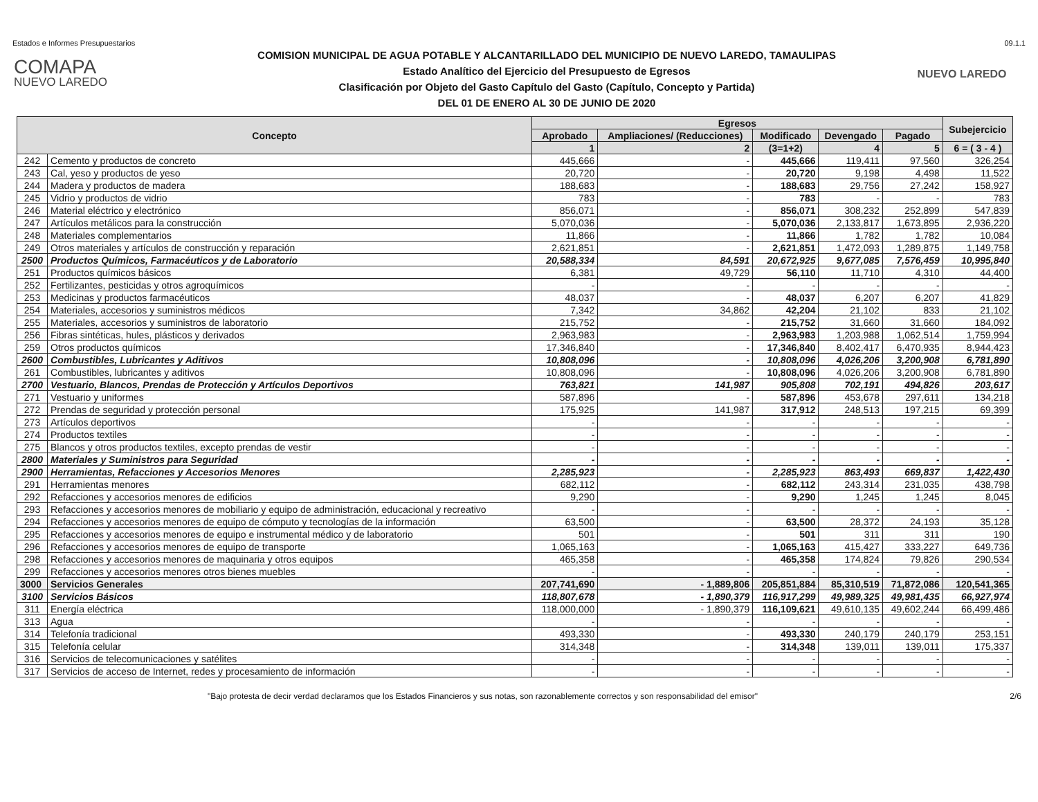Estados e Informes Presupuestarios 09.1.1
COMAPA
NUEVO LAREDO
COMISION MUNICIPAL DE AGUA POTABLE Y ALCANTARILLADO DEL MUNICIPIO DE NUEVO LAREDO, TAMAULIPAS
Estado Analítico del Ejercicio del Presupuesto de Egresos
Clasificación por Objeto del Gasto Capítulo del Gasto (Capítulo, Concepto y Partida)
DEL 01 DE ENERO AL 30 DE JUNIO DE 2020
NUEVO LAREDO
| Concepto | | Egresos | | | | | Subejercicio |
| --- | --- | --- | --- | --- | --- | --- | --- |
| | | Aprobado | Ampliaciones/ (Reducciones) | Modificado | Devengado | Pagado | |
| | | 1 | 2 | (3=1+2) | 4 | 5 | 6 = ( 3 - 4 ) |
| 242 | Cemento y productos de concreto | 445,666 | - | 445,666 | 119,411 | 97,560 | 326,254 |
| 243 | Cal, yeso y productos de yeso | 20,720 | - | 20,720 | 9,198 | 4,498 | 11,522 |
| 244 | Madera y productos de madera | 188,683 | - | 188,683 | 29,756 | 27,242 | 158,927 |
| 245 | Vidrio y productos de vidrio | 783 | - | 783 | - | - | 783 |
| 246 | Material eléctrico y electrónico | 856,071 | - | 856,071 | 308,232 | 252,899 | 547,839 |
| 247 | Artículos metálicos para la construcción | 5,070,036 | - | 5,070,036 | 2,133,817 | 1,673,895 | 2,936,220 |
| 248 | Materiales complementarios | 11,866 | - | 11,866 | 1,782 | 1,782 | 10,084 |
| 249 | Otros materiales y artículos de construcción y reparación | 2,621,851 | - | 2,621,851 | 1,472,093 | 1,289,875 | 1,149,758 |
| 2500 | Productos Químicos, Farmacéuticos y de Laboratorio | 20,588,334 | 84,591 | 20,672,925 | 9,677,085 | 7,576,459 | 10,995,840 |
| 251 | Productos químicos básicos | 6,381 | 49,729 | 56,110 | 11,710 | 4,310 | 44,400 |
| 252 | Fertilizantes, pesticidas y otros agroquímicos | - | - | - | - | - | - |
| 253 | Medicinas y productos farmacéuticos | 48,037 | - | 48,037 | 6,207 | 6,207 | 41,829 |
| 254 | Materiales, accesorios y suministros médicos | 7,342 | 34,862 | 42,204 | 21,102 | 833 | 21,102 |
| 255 | Materiales, accesorios y suministros de laboratorio | 215,752 | - | 215,752 | 31,660 | 31,660 | 184,092 |
| 256 | Fibras sintéticas, hules, plásticos y derivados | 2,963,983 | - | 2,963,983 | 1,203,988 | 1,062,514 | 1,759,994 |
| 259 | Otros productos químicos | 17,346,840 | - | 17,346,840 | 8,402,417 | 6,470,935 | 8,944,423 |
| 2600 | Combustibles, Lubricantes y Aditivos | 10,808,096 | - | 10,808,096 | 4,026,206 | 3,200,908 | 6,781,890 |
| 261 | Combustibles, lubricantes y aditivos | 10,808,096 | - | 10,808,096 | 4,026,206 | 3,200,908 | 6,781,890 |
| 2700 | Vestuario, Blancos, Prendas de Protección y Artículos Deportivos | 763,821 | 141,987 | 905,808 | 702,191 | 494,826 | 203,617 |
| 271 | Vestuario y uniformes | 587,896 | - | 587,896 | 453,678 | 297,611 | 134,218 |
| 272 | Prendas de seguridad y protección personal | 175,925 | 141,987 | 317,912 | 248,513 | 197,215 | 69,399 |
| 273 | Artículos deportivos | - | - | - | - | - | - |
| 274 | Productos textiles | - | - | - | - | - | - |
| 275 | Blancos y otros productos textiles, excepto prendas de vestir | - | - | - | - | - | - |
| 2800 | Materiales y Suministros para Seguridad | - | - | - | - | - | - |
| 2900 | Herramientas, Refacciones y Accesorios Menores | 2,285,923 | - | 2,285,923 | 863,493 | 669,837 | 1,422,430 |
| 291 | Herramientas menores | 682,112 | - | 682,112 | 243,314 | 231,035 | 438,798 |
| 292 | Refacciones y accesorios menores de edificios | 9,290 | - | 9,290 | 1,245 | 1,245 | 8,045 |
| 293 | Refacciones y accesorios menores de mobiliario y equipo de administración, educacional y recreativo | - | - | - | - | - | - |
| 294 | Refacciones y accesorios menores de equipo de cómputo y tecnologías de la información | 63,500 | - | 63,500 | 28,372 | 24,193 | 35,128 |
| 295 | Refacciones y accesorios menores de equipo e instrumental médico y de laboratorio | 501 | - | 501 | 311 | 311 | 190 |
| 296 | Refacciones y accesorios menores de equipo de transporte | 1,065,163 | - | 1,065,163 | 415,427 | 333,227 | 649,736 |
| 298 | Refacciones y accesorios menores de maquinaria y otros equipos | 465,358 | - | 465,358 | 174,824 | 79,826 | 290,534 |
| 299 | Refacciones y accesorios menores otros bienes muebles | - | - | - | - | - | - |
| 3000 | Servicios Generales | 207,741,690 | - 1,889,806 | 205,851,884 | 85,310,519 | 71,872,086 | 120,541,365 |
| 3100 | Servicios Básicos | 118,807,678 | - 1,890,379 | 116,917,299 | 49,989,325 | 49,981,435 | 66,927,974 |
| 311 | Energía eléctrica | 118,000,000 | - 1,890,379 | 116,109,621 | 49,610,135 | 49,602,244 | 66,499,486 |
| 313 | Agua | - | - | - | - | - | - |
| 314 | Telefonía tradicional | 493,330 | - | 493,330 | 240,179 | 240,179 | 253,151 |
| 315 | Telefonía celular | 314,348 | - | 314,348 | 139,011 | 139,011 | 175,337 |
| 316 | Servicios de telecomunicaciones y satélites | - | - | - | - | - | - |
| 317 | Servicios de acceso de Internet, redes y procesamiento de información | - | - | - | - | - | - |
"Bajo protesta de decir verdad declaramos que los Estados Financieros y sus notas, son razonablemente correctos y son responsabilidad del emisor" 2/6